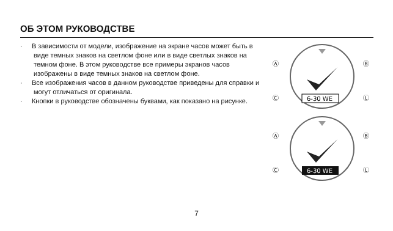ОБ ЭТОМ РУКОВОДСТВЕ
· В зависимости от модели, изображение на экране часов может быть в виде темных знаков на светлом фоне или в виде светлых знаков на темном фоне. В этом руководстве все примеры экранов часов изображены в виде темных знаков на светлом фоне.
· Все изображения часов в данном руководстве приведены для справки и могут отличаться от оригинала.
· Кнопки в руководстве обозначены буквами, как показано на рисунке.
6-30 WE
Ⓐ
Ⓑ
Ⓒ
Ⓛ
6-30 WE
Ⓐ
Ⓑ
Ⓒ
Ⓛ
7